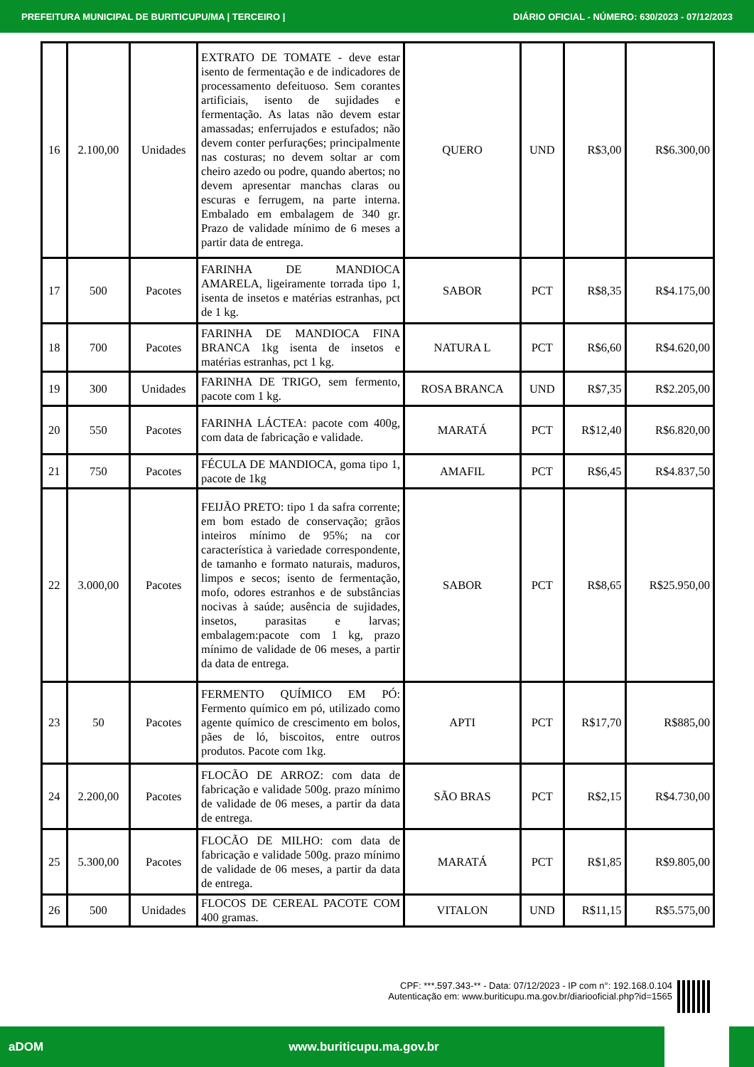PREFEITURA MUNICIPAL DE BURITICUPU/MA | TERCEIRO | DIÁRIO OFICIAL - NÚMERO: 630/2023 - 07/12/2023
| 16 | 2.100,00 | Unidades | EXTRATO DE TOMATE - deve estar isento de fermentação e de indicadores de processamento defeituoso. Sem corantes artificiais, isento de sujidades e fermentação. As latas não devem estar amassadas; enferrujados e estufados; não devem conter perfuraç6es; principalmente nas costuras; no devem soltar ar com cheiro azedo ou podre, quando abertos; no devem apresentar manchas claras ou escuras e ferrugem, na parte interna. Embalado em embalagem de 340 gr. Prazo de validade mínimo de 6 meses a partir data de entrega. | QUERO | UND | R$3,00 | R$6.300,00 |
| 17 | 500 | Pacotes | FARINHA DE MANDIOCA AMARELA, ligeiramente torrada tipo 1, isenta de insetos e matérias estranhas, pct de 1 kg. | SABOR | PCT | R$8,35 | R$4.175,00 |
| 18 | 700 | Pacotes | FARINHA DE MANDIOCA FINA BRANCA 1kg isenta de insetos e matérias estranhas, pct 1 kg. | NATURA L | PCT | R$6,60 | R$4.620,00 |
| 19 | 300 | Unidades | FARINHA DE TRIGO, sem fermento, pacote com 1 kg. | ROSA BRANCA | UND | R$7,35 | R$2.205,00 |
| 20 | 550 | Pacotes | FARINHA LÁCTEA: pacote com 400g, com data de fabricação e validade. | MARATÁ | PCT | R$12,40 | R$6.820,00 |
| 21 | 750 | Pacotes | FÉCULA DE MANDIOCA, goma tipo 1, pacote de 1kg | AMAFIL | PCT | R$6,45 | R$4.837,50 |
| 22 | 3.000,00 | Pacotes | FEIJÃO PRETO: tipo 1 da safra corrente; em bom estado de conservação; grãos inteiros mínimo de 95%; na cor característica à variedade correspondente, de tamanho e formato naturais, maduros, limpos e secos; isento de fermentação, mofo, odores estranhos e de substâncias nocivas à saúde; ausência de sujidades, insetos, parasitas e larvas; embalagem:pacote com 1 kg, prazo mínimo de validade de 06 meses, a partir da data de entrega. | SABOR | PCT | R$8,65 | R$25.950,00 |
| 23 | 50 | Pacotes | FERMENTO QUÍMICO EM PÓ: Fermento químico em pó, utilizado como agente químico de crescimento em bolos, pães de ló, biscoitos, entre outros produtos. Pacote com 1kg. | APTI | PCT | R$17,70 | R$885,00 |
| 24 | 2.200,00 | Pacotes | FLOCÃO DE ARROZ: com data de fabricação e validade 500g. prazo mínimo de validade de 06 meses, a partir da data de entrega. | SÃO BRAS | PCT | R$2,15 | R$4.730,00 |
| 25 | 5.300,00 | Pacotes | FLOCÃO DE MILHO: com data de fabricação e validade 500g. prazo mínimo de validade de 06 meses, a partir da data de entrega. | MARATÁ | PCT | R$1,85 | R$9.805,00 |
| 26 | 500 | Unidades | FLOCOS DE CEREAL PACOTE COM 400 gramas. | VITALON | UND | R$11,15 | R$5.575,00 |
CPF: ***.597.343-** - Data: 07/12/2023 - IP com n°: 192.168.0.104
Autenticação em: www.buriticupu.ma.gov.br/diariooficial.php?id=1565
aDOM www.buriticupu.ma.gov.br